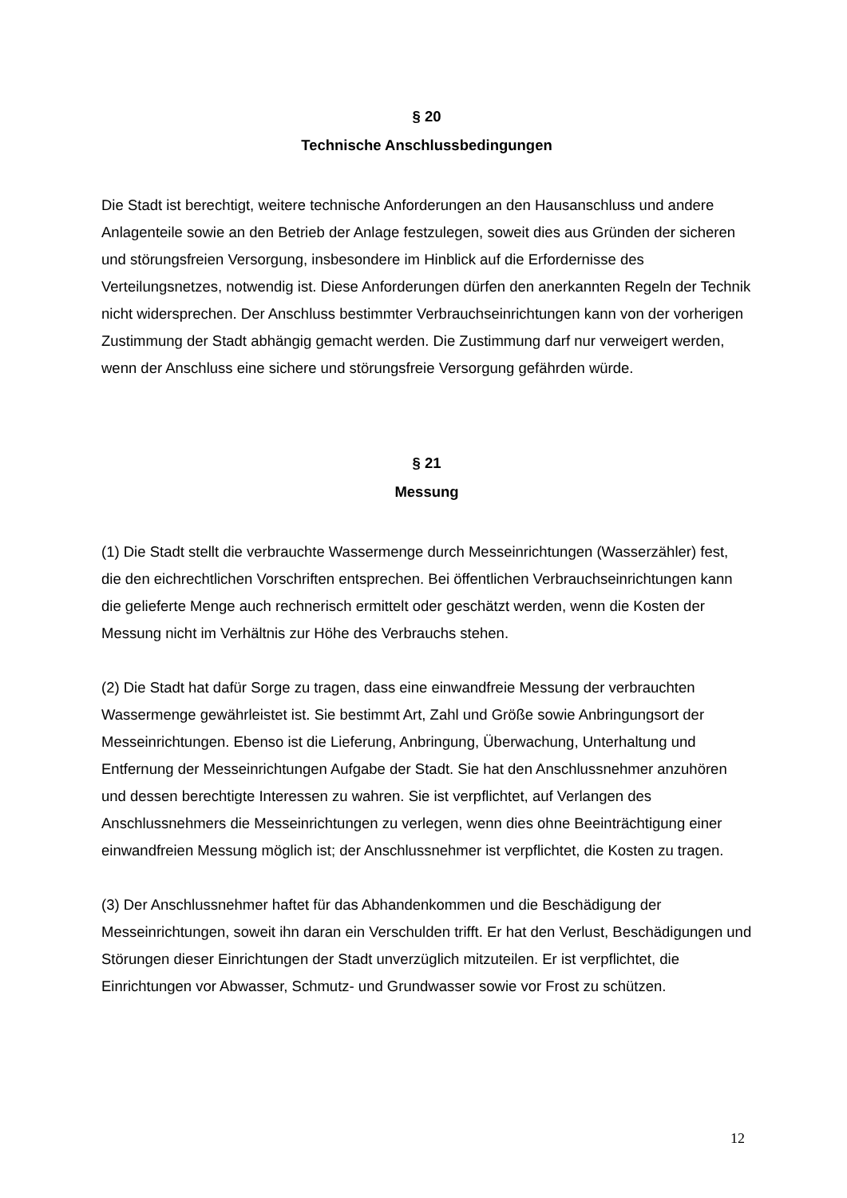§ 20
Technische Anschlussbedingungen
Die Stadt ist berechtigt, weitere technische Anforderungen an den Hausanschluss und andere Anlagenteile sowie an den Betrieb der Anlage festzulegen, soweit dies aus Gründen der sicheren und störungsfreien Versorgung, insbesondere im Hinblick auf die Erfordernisse des Verteilungsnetzes, notwendig ist. Diese Anforderungen dürfen den anerkannten Regeln der Technik nicht widersprechen. Der Anschluss bestimmter Verbrauchseinrichtungen kann von der vorherigen Zustimmung der Stadt abhängig gemacht werden. Die Zustimmung darf nur verweigert werden, wenn der Anschluss eine sichere und störungsfreie Versorgung gefährden würde.
§ 21
Messung
(1) Die Stadt stellt die verbrauchte Wassermenge durch Messeinrichtungen (Wasserzähler) fest, die den eichrechtlichen Vorschriften entsprechen. Bei öffentlichen Verbrauchseinrichtungen kann die gelieferte Menge auch rechnerisch ermittelt oder geschätzt werden, wenn die Kosten der Messung nicht im Verhältnis zur Höhe des Verbrauchs stehen.
(2) Die Stadt hat dafür Sorge zu tragen, dass eine einwandfreie Messung der verbrauchten Wassermenge gewährleistet ist. Sie bestimmt Art, Zahl und Größe sowie Anbringungsort der Messeinrichtungen. Ebenso ist die Lieferung, Anbringung, Überwachung, Unterhaltung und Entfernung der Messeinrichtungen Aufgabe der Stadt. Sie hat den Anschlussnehmer anzuhören und dessen berechtigte Interessen zu wahren. Sie ist verpflichtet, auf Verlangen des Anschlussnehmers die Messeinrichtungen zu verlegen, wenn dies ohne Beeinträchtigung einer einwandfreien Messung möglich ist; der Anschlussnehmer ist verpflichtet, die Kosten zu tragen.
(3) Der Anschlussnehmer haftet für das Abhandenkommen und die Beschädigung der Messeinrichtungen, soweit ihn daran ein Verschulden trifft. Er hat den Verlust, Beschädigungen und Störungen dieser Einrichtungen der Stadt unverzüglich mitzuteilen. Er ist verpflichtet, die Einrichtungen vor Abwasser, Schmutz- und Grundwasser sowie vor Frost zu schützen.
12